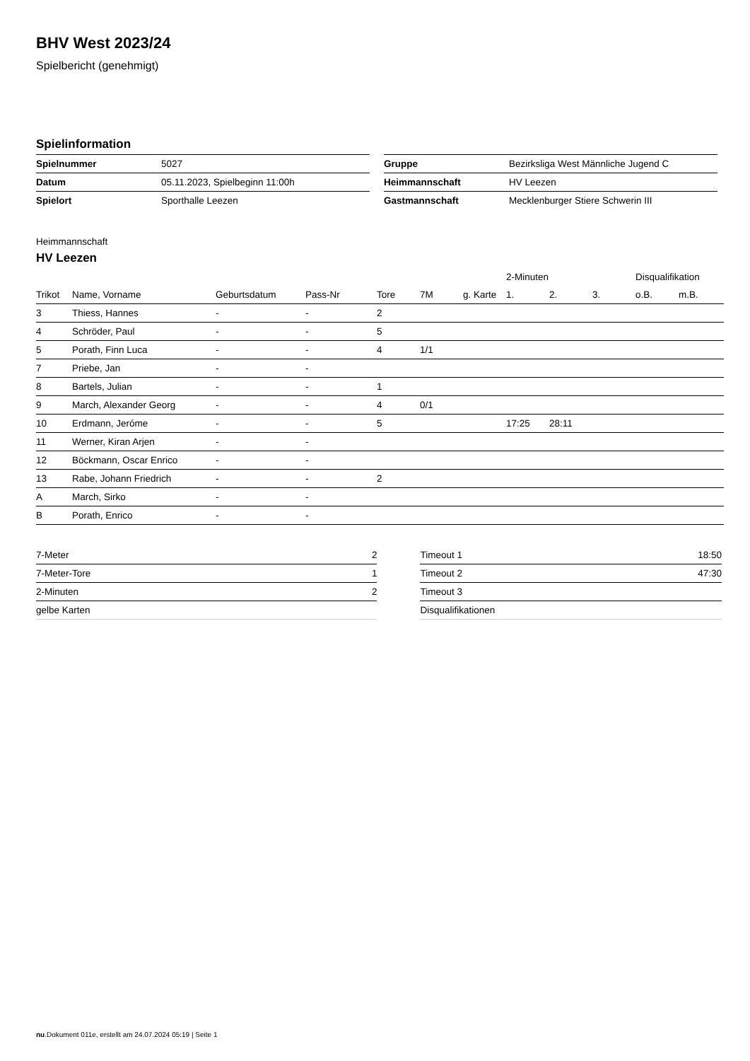BHV West 2023/24
Spielbericht (genehmigt)
Spielinformation
| Spielnummer | 5027 |
| Datum | 05.11.2023, Spielbeginn 11:00h |
| Spielort | Sporthalle Leezen |
| Gruppe | Bezirksliga West Männliche Jugend C |
| Heimmannschaft | HV Leezen |
| Gastmannschaft | Mecklenburger Stiere Schwerin III |
Heimmannschaft
HV Leezen
| | | | | | | | 2-Minuten | | | Disqualifikation | |
| --- | --- | --- | --- | --- | --- | --- | --- | --- | --- | --- | --- |
| Trikot | Name, Vorname | Geburtsdatum | Pass-Nr | Tore | 7M | g. Karte | 1. | 2. | 3. | o.B. | m.B. |
| 3 | Thiess, Hannes | - | - | 2 | | | | | | | |
| 4 | Schröder, Paul | - | - | 5 | | | | | | | |
| 5 | Porath, Finn Luca | - | - | 4 | 1/1 | | | | | | |
| 7 | Priebe, Jan | - | - | | | | | | | | |
| 8 | Bartels, Julian | - | - | 1 | | | | | | | |
| 9 | March, Alexander Georg | - | - | 4 | 0/1 | | | | | | |
| 10 | Erdmann, Jeróme | - | - | 5 | | | 17:25 | 28:11 | | | |
| 11 | Werner, Kiran Arjen | - | - | | | | | | | | |
| 12 | Böckmann, Oscar Enrico | - | - | | | | | | | | |
| 13 | Rabe, Johann Friedrich | - | - | 2 | | | | | | | |
| A | March, Sirko | - | - | | | | | | | | |
| B | Porath, Enrico | - | - | | | | | | | | |
| 7-Meter | 2 |
| 7-Meter-Tore | 1 |
| 2-Minuten | 2 |
| gelbe Karten | |
| Timeout 1 | 18:50 |
| Timeout 2 | 47:30 |
| Timeout 3 | |
| Disqualifikationen | |
nu.Dokument 011e, erstellt am 24.07.2024 05:19 | Seite 1